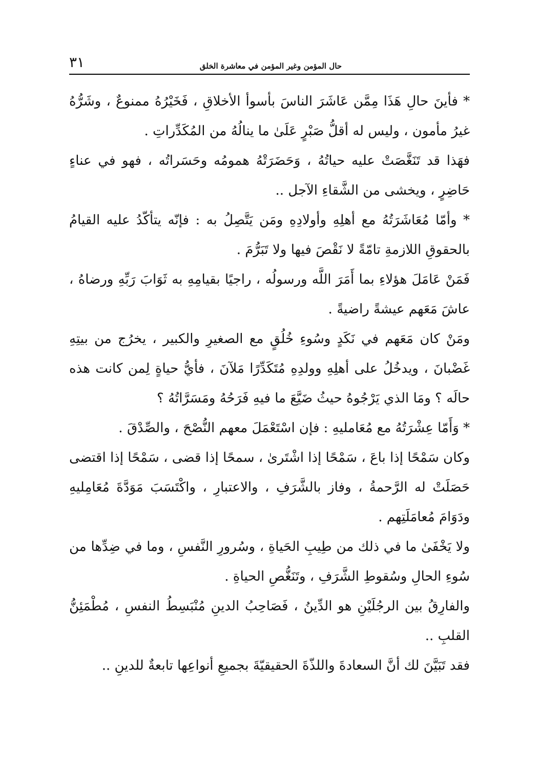حال المؤمن وغير المؤمن في معاشرة الخلق ٣١
* فأينَ حالِ هَذَا مِمَّن عَاشَرَ الناسَ بأسوأ الأخلاقِ ، فَخَيْرُهُ ممنوعٌ ، وشَرُّهُ غيرُ مأمون ، وليس له أقلُّ صَبْرٍ عَلَىٰ ما ينالُهُ من المُكَدِّراتِ .
فهَذا قد تَنَغَّصَتْ عليه حياتُهُ ، وَحَضَرَتْهُ همومُه وحَسَراتُه ، فهو في عناءٍ حَاضِرٍ ، ويخشى من الشَّقاءِ الآجل ..
* وأمّا مُعَاشَرَتُهُ مع أهلِهِ وأولادِهِ ومَن يَتَّصِلُ به : فإنّه يتأكّدُ عليه القيامُ بالحقوقِ اللازمةِ تامّةً لا نَقْصَ فيها ولا تَبَرُّمَ .
فَمَنْ عَامَلَ هؤلاءِ بما أَمَرَ اللَّه ورسولُه ، راجيًا بقيامِهِ به ثَوَابَ رَبِّهِ ورضاهُ ، عاشَ مَعَهم عيشةً راضيةً .
ومَنْ كان مَعَهم في نَكَدٍ وسُوءِ خُلُقٍ مع الصغيرِ والكبير ، يخرُج من بيتِهِ غَضْبانَ ، ويدخُلُ على أهلِهِ وولدِهِ مُتَكَدِّرًا مَلآنَ ، فأيُّ حياةٍ لِمن كانت هذه حالَه ؟ ومَا الذي يَرْجُوهُ حيثُ ضَيَّعَ ما فيهِ فَرَحُهُ ومَسَرَّاتُهُ ؟
* وَأَمّا عِشْرَتُهُ مع مُعَامليهِ : فإن اسْتَعْمَلَ معهم النُّصْحَ ، والصِّدْقَ .
وكان سَمْحًا إذا باعَ ، سَمْحًا إذا اشْتَرىٰ ، سمحًا إذا قضى ، سَمْحًا إذا اقتضى حَصَلَتْ له الرَّحمةُ ، وفاز بالشَّرَفِ ، والاعتبارِ ، واكْتَسَبَ مَوَدَّةَ مُعَامِليهِ ودَوَامَ مُعامَلَتِهم .
ولا يَخْفَىٰ ما في ذلك من طِيبِ الحَياةِ ، وسُرورِ النَّفسِ ، وما في ضِدِّها من سُوءِ الحالِ وسُقوطِ الشَّرَفِ ، وتَنَغُّصِ الحياةِ .
والفارِقُ بين الرجُلَيْنِ هو الدِّينُ ، فَصَاحِبُ الدينِ مُنْبَسِطُ النفسِ ، مُطْمَئِنُّ القلبِ ..
فقد تَبَيَّنَ لك أنَّ السعادةَ واللذّةَ الحقيقيّةَ بجميعِ أنواعِها تابعةٌ للدينِ ..